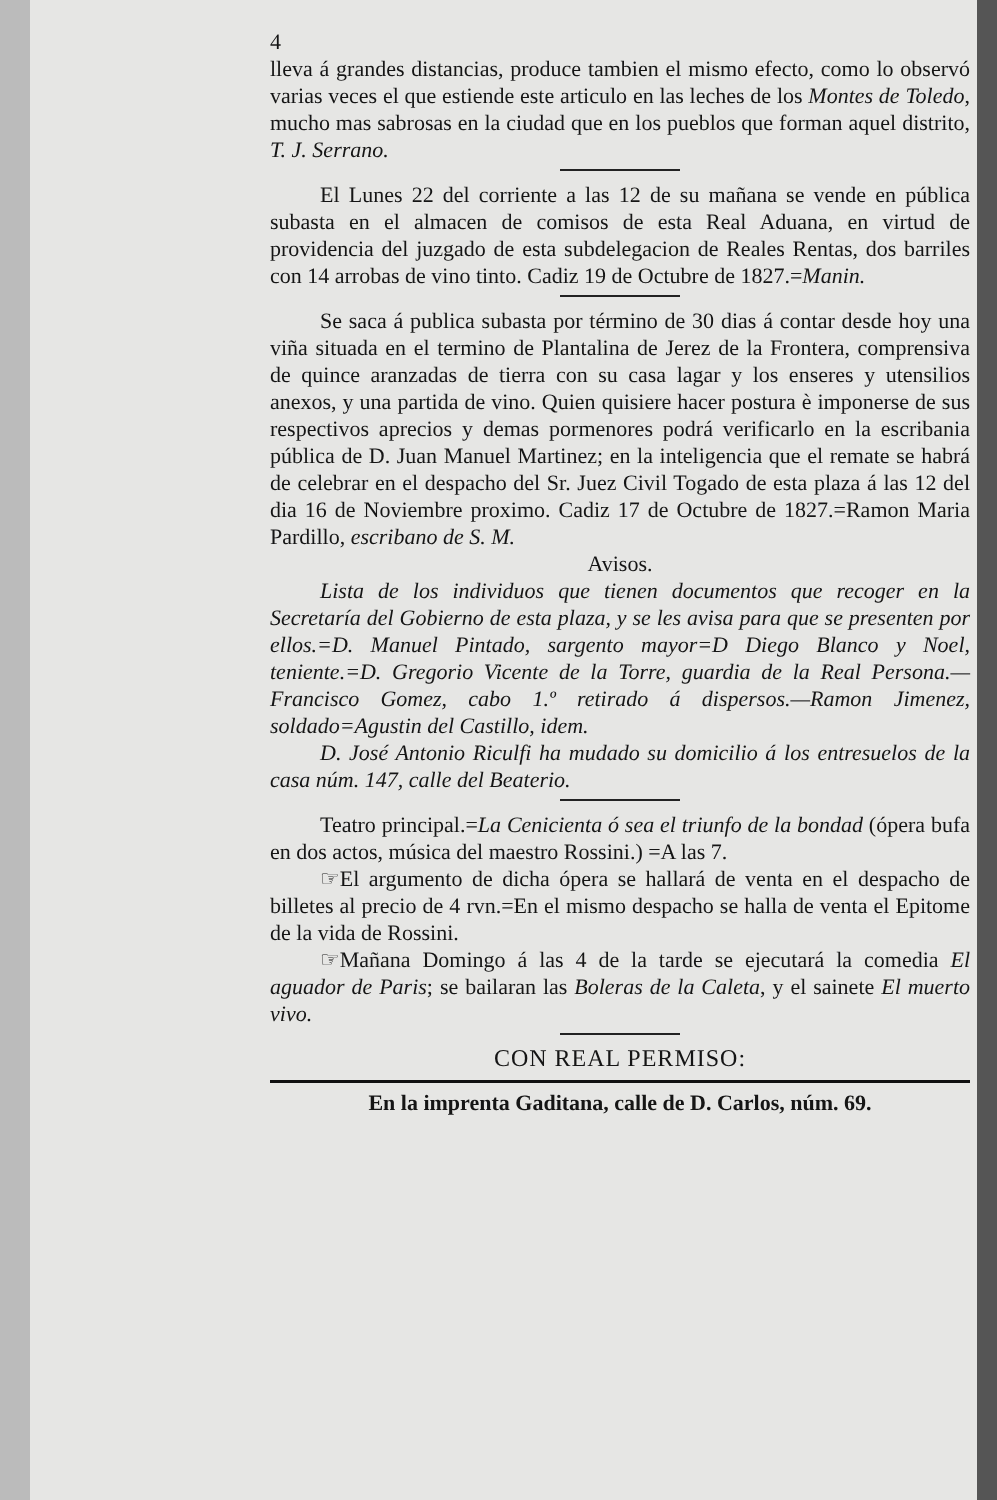4
lleva á grandes distancias, produce tambien el mismo efecto, como lo observó varias veces el que estiende este articulo en las leches de los Montes de Toledo, mucho mas sabrosas en la ciudad que en los pueblos que forman aquel distrito, T. J. Serrano.
El Lunes 22 del corriente a las 12 de su mañana se vende en pública subasta en el almacen de comisos de esta Real Aduana, en virtud de providencia del juzgado de esta subdelegacion de Reales Rentas, dos barriles con 14 arrobas de vino tinto. Cadiz 19 de Octubre de 1827.=Manin.
Se saca á publica subasta por término de 30 dias á contar desde hoy una viña situada en el termino de Plantalina de Jerez de la Frontera, comprensiva de quince aranzadas de tierra con su casa lagar y los enseres y utensilios anexos, y una partida de vino. Quien quisiere hacer postura è imponerse de sus respectivos aprecios y demas pormenores podrá verificarlo en la escribania pública de D. Juan Manuel Martinez; en la inteligencia que el remate se habrá de celebrar en el despacho del Sr. Juez Civil Togado de esta plaza á las 12 del dia 16 de Noviembre proximo. Cadiz 17 de Octubre de 1827.=Ramon Maria Pardillo, escribano de S. M.
Avisos.
Lista de los individuos que tienen documentos que recoger en la Secretaría del Gobierno de esta plaza, y se les avisa para que se presenten por ellos.=D. Manuel Pintado, sargento mayor=D Diego Blanco y Noel, teniente.=D. Gregorio Vicente de la Torre, guardia de la Real Persona.—Francisco Gomez, cabo 1.º retirado á dispersos.—Ramon Jimenez, soldado=Agustin del Castillo, idem.
D. José Antonio Riculfi ha mudado su domicilio á los entresuelos de la casa núm. 147, calle del Beaterio.
Teatro principal.=La Cenicienta ó sea el triunfo de la bondad (ópera bufa en dos actos, música del maestro Rossini.) =A las 7.
☞El argumento de dicha ópera se hallará de venta en el despacho de billetes al precio de 4 rvn.=En el mismo despacho se halla de venta el Epitome de la vida de Rossini.
☞Mañana Domingo á las 4 de la tarde se ejecutará la comedia El aguador de Paris; se bailaran las Boleras de la Caleta, y el sainete El muerto vivo.
CON REAL PERMISO:
En la imprenta Gaditana, calle de D. Carlos, núm. 69.